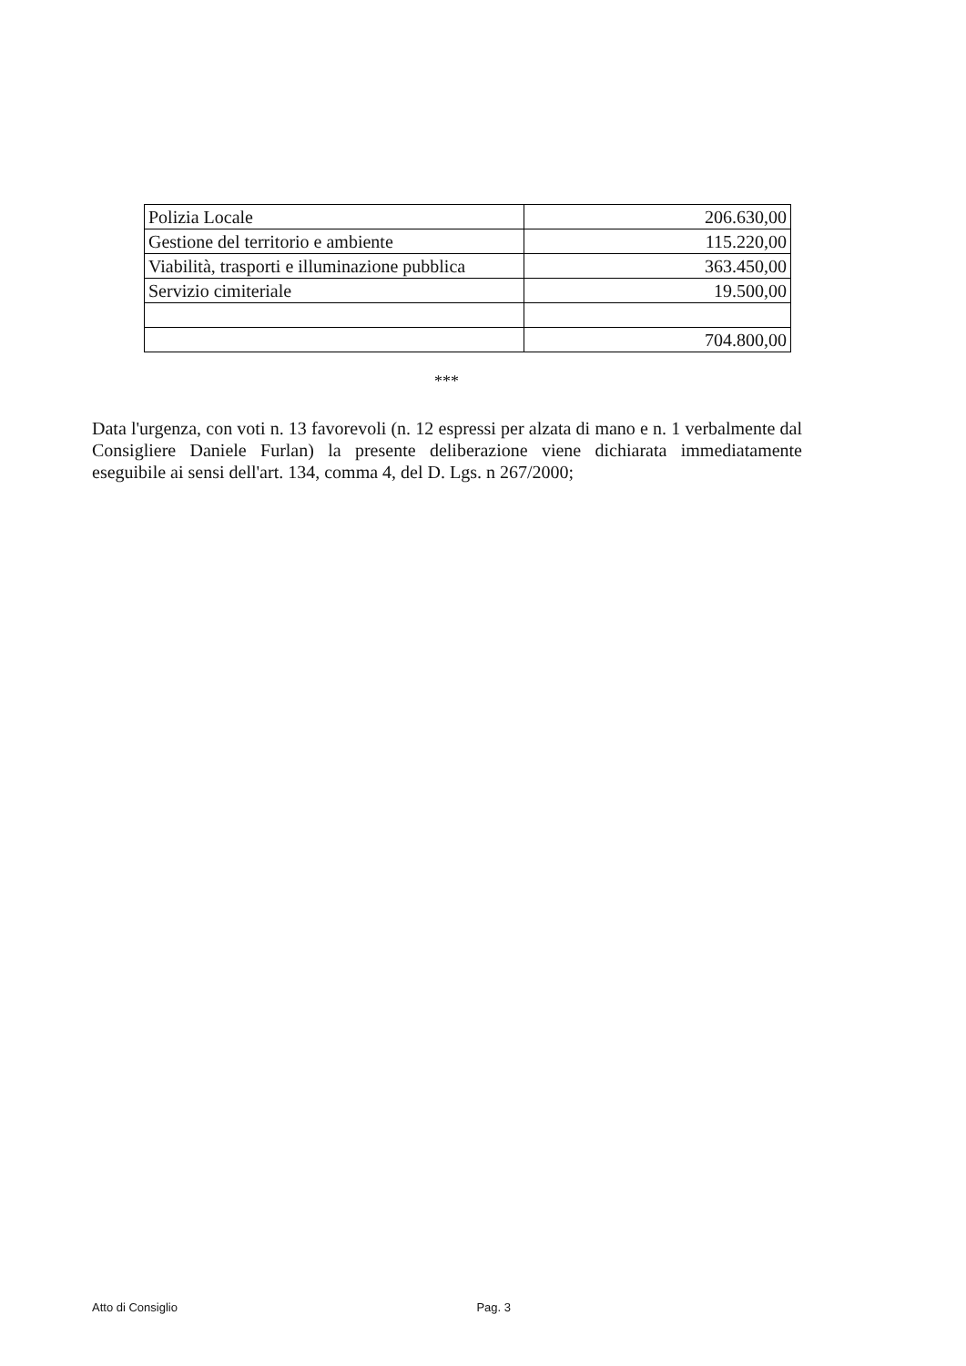| Polizia Locale | 206.630,00 |
| Gestione del territorio e ambiente | 115.220,00 |
| Viabilità, trasporti e illuminazione pubblica | 363.450,00 |
| Servizio cimiteriale | 19.500,00 |
| | 704.800,00 |
***
Data l'urgenza, con voti n. 13 favorevoli (n. 12 espressi per alzata di mano e n. 1 verbalmente dal Consigliere Daniele Furlan) la presente deliberazione viene dichiarata immediatamente eseguibile ai sensi dell'art. 134, comma 4, del D. Lgs. n 267/2000;
Atto di Consiglio Pag. 3